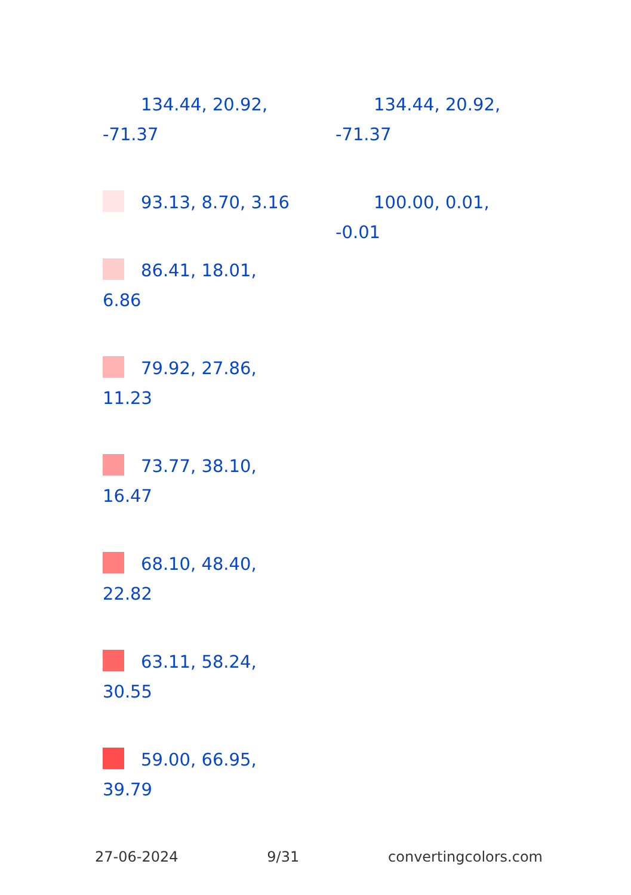134.44, 20.92, -71.37
93.13, 8.70, 3.16
86.41, 18.01, 6.86
79.92, 27.86, 11.23
73.77, 38.10, 16.47
68.10, 48.40, 22.82
63.11, 58.24, 30.55
59.00, 66.95, 39.79
134.44, 20.92, -71.37
100.00, 0.01, -0.01
27-06-2024 9/31 convertingcolors.com